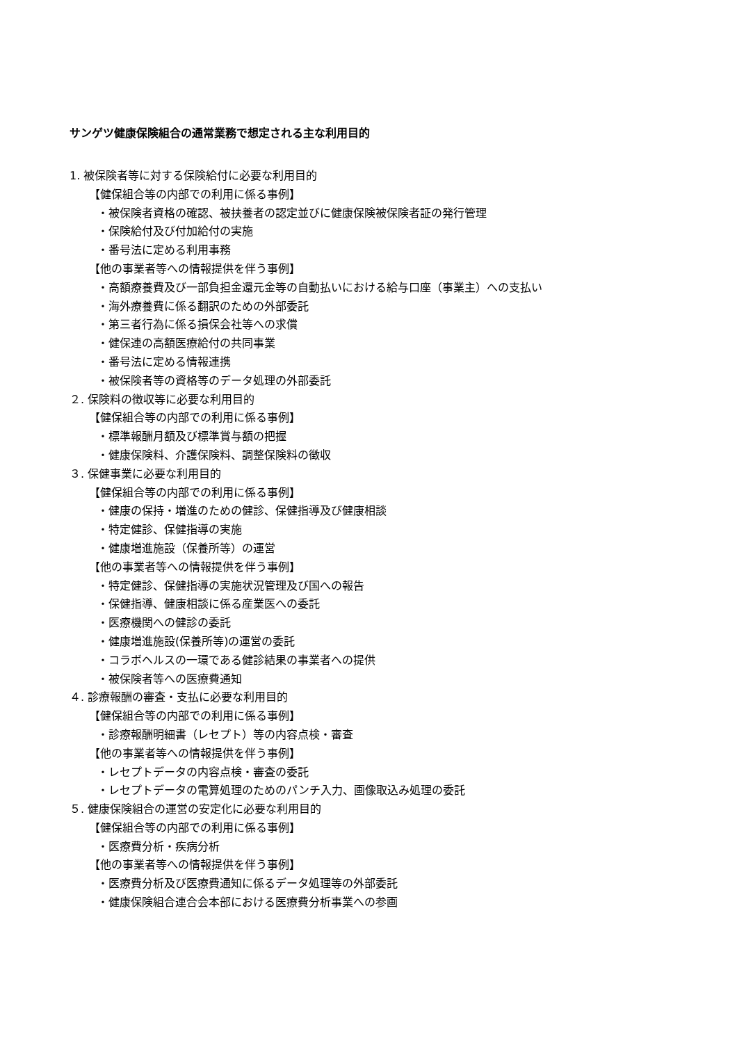サンゲツ健康保険組合の通常業務で想定される主な利用目的
1. 被保険者等に対する保険給付に必要な利用目的
【健保組合等の内部での利用に係る事例】
・被保険者資格の確認、被扶養者の認定並びに健康保険被保険者証の発行管理
・保険給付及び付加給付の実施
・番号法に定める利用事務
【他の事業者等への情報提供を伴う事例】
・高額療養費及び一部負担金還元金等の自動払いにおける給与口座（事業主）への支払い
・海外療養費に係る翻訳のための外部委託
・第三者行為に係る損保会社等への求償
・健保連の高額医療給付の共同事業
・番号法に定める情報連携
・被保険者等の資格等のデータ処理の外部委託
２. 保険料の徴収等に必要な利用目的
【健保組合等の内部での利用に係る事例】
・標準報酬月額及び標準賞与額の把握
・健康保険料、介護保険料、調整保険料の徴収
３. 保健事業に必要な利用目的
【健保組合等の内部での利用に係る事例】
・健康の保持・増進のための健診、保健指導及び健康相談
・特定健診、保健指導の実施
・健康増進施設（保養所等）の運営
【他の事業者等への情報提供を伴う事例】
・特定健診、保健指導の実施状況管理及び国への報告
・保健指導、健康相談に係る産業医への委託
・医療機関への健診の委託
・健康増進施設(保養所等)の運営の委託
・コラボヘルスの一環である健診結果の事業者への提供
・被保険者等への医療費通知
４. 診療報酬の審査・支払に必要な利用目的
【健保組合等の内部での利用に係る事例】
・診療報酬明細書（レセプト）等の内容点検・審査
【他の事業者等への情報提供を伴う事例】
・レセプトデータの内容点検・審査の委託
・レセプトデータの電算処理のためのパンチ入力、画像取込み処理の委託
５. 健康保険組合の運営の安定化に必要な利用目的
【健保組合等の内部での利用に係る事例】
・医療費分析・疾病分析
【他の事業者等への情報提供を伴う事例】
・医療費分析及び医療費通知に係るデータ処理等の外部委託
・健康保険組合連合会本部における医療費分析事業への参画